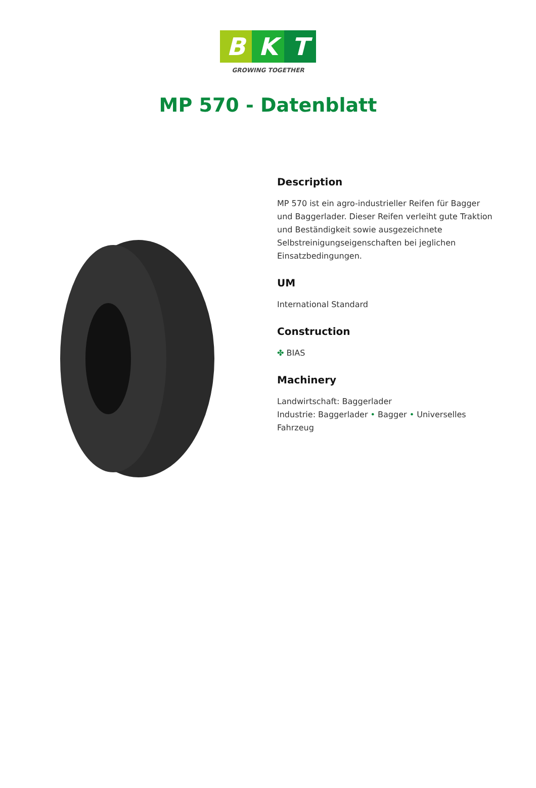B K T
GROWING TOGETHER
MP 570 - Datenblatt
Description
MP 570 ist ein agro-industrieller Reifen für Bagger und Baggerlader. Dieser Reifen verleiht gute Traktion und Beständigkeit sowie ausgezeichnete Selbstreinigungseigenschaften bei jeglichen Einsatzbedingungen.
UM
International Standard
Construction
✤ BIAS
Machinery
Landwirtschaft: Baggerlader
Industrie: Baggerlader • Bagger • Universelles Fahrzeug